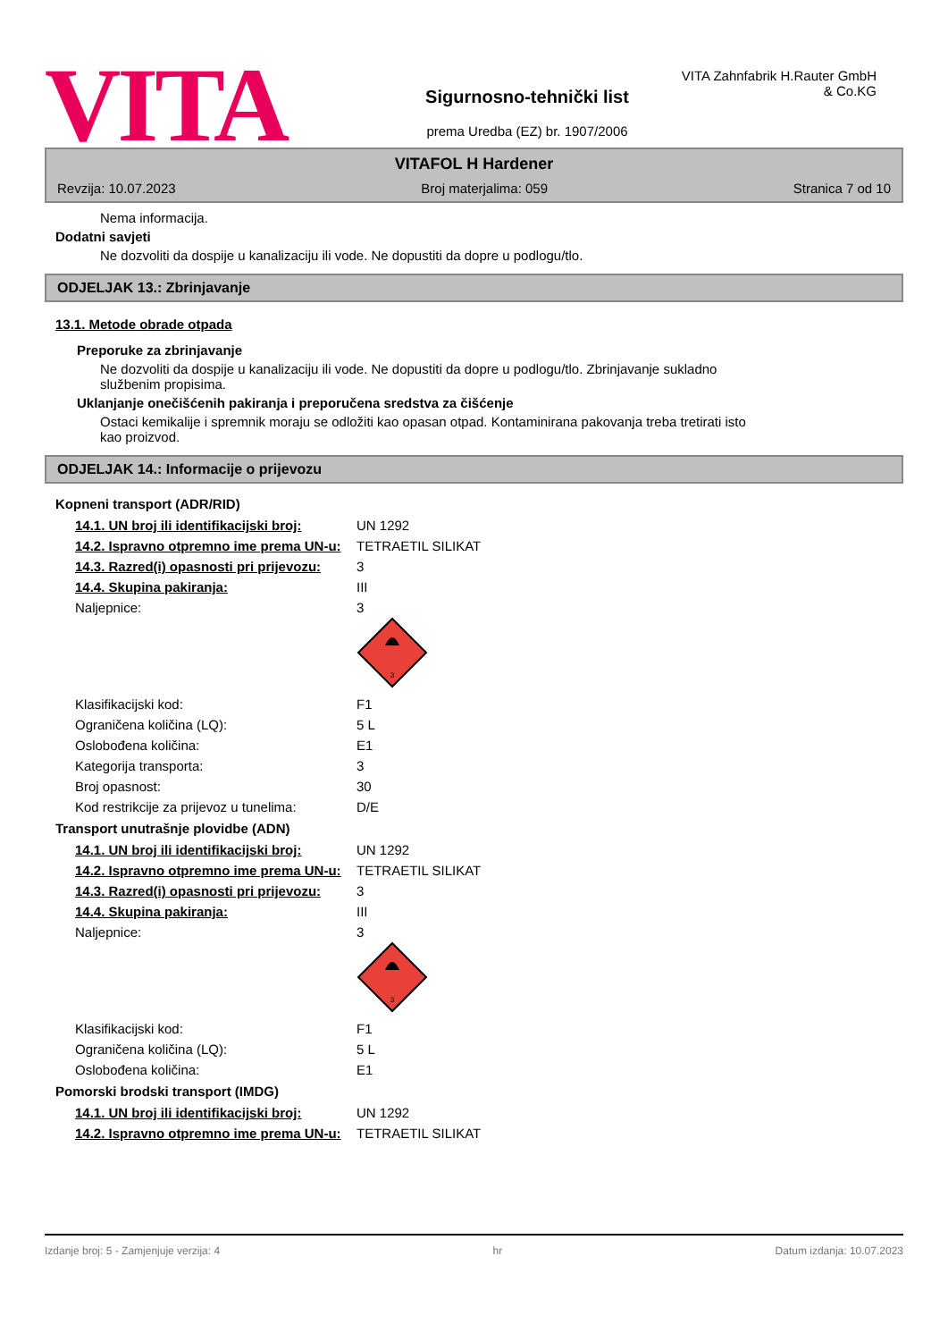VITA
Sigurnosno-tehnički list
prema Uredba (EZ) br. 1907/2006
VITA Zahnfabrik H.Rauter GmbH & Co.KG
VITAFOL H Hardener
Revzija: 10.07.2023 Broj materjalima: 059 Stranica 7 od 10
Nema informacija.
Dodatni savjeti
Ne dozvoliti da dospije u kanalizaciju ili vode. Ne dopustiti da dopre u podlogu/tlo.
ODJELJAK 13.: Zbrinjavanje
13.1. Metode obrade otpada
Preporuke za zbrinjavanje
Ne dozvoliti da dospije u kanalizaciju ili vode. Ne dopustiti da dopre u podlogu/tlo. Zbrinjavanje sukladno
službenim propisima.
Uklanjanje onečišćenih pakiranja i preporučena sredstva za čišćenje
Ostaci kemikalije i spremnik moraju se odložiti kao opasan otpad. Kontaminirana pakovanja treba tretirati isto
kao proizvod.
ODJELJAK 14.: Informacije o prijevozu
Kopneni transport (ADR/RID)
| 14.1. UN broj ili identifikacijski broj: | UN 1292 |
| 14.2. Ispravno otpremno ime prema UN-u: | TETRAETIL SILIKAT |
| 14.3. Razred(i) opasnosti pri prijevozu: | 3 |
| 14.4. Skupina pakiranja: | III |
| Naljepnice: | 3 3 |
| Klasifikacijski kod: | F1 |
| Ograničena količina (LQ): | 5 L |
| Oslobođena količina: | E1 |
| Kategorija transporta: | 3 |
| Broj opasnost: | 30 |
| Kod restrikcije za prijevoz u tunelima: | D/E |
Transport unutrašnje plovidbe (ADN)
| 14.1. UN broj ili identifikacijski broj: | UN 1292 |
| 14.2. Ispravno otpremno ime prema UN-u: | TETRAETIL SILIKAT |
| 14.3. Razred(i) opasnosti pri prijevozu: | 3 |
| 14.4. Skupina pakiranja: | III |
| Naljepnice: | 3 3 |
| Klasifikacijski kod: | F1 |
| Ograničena količina (LQ): | 5 L |
| Oslobođena količina: | E1 |
Pomorski brodski transport (IMDG)
| 14.1. UN broj ili identifikacijski broj: | UN 1292 |
| 14.2. Ispravno otpremno ime prema UN-u: | TETRAETIL SILIKAT |
Izdanje broj: 5 - Zamjenjuje verzija: 4 hr Datum izdanja: 10.07.2023